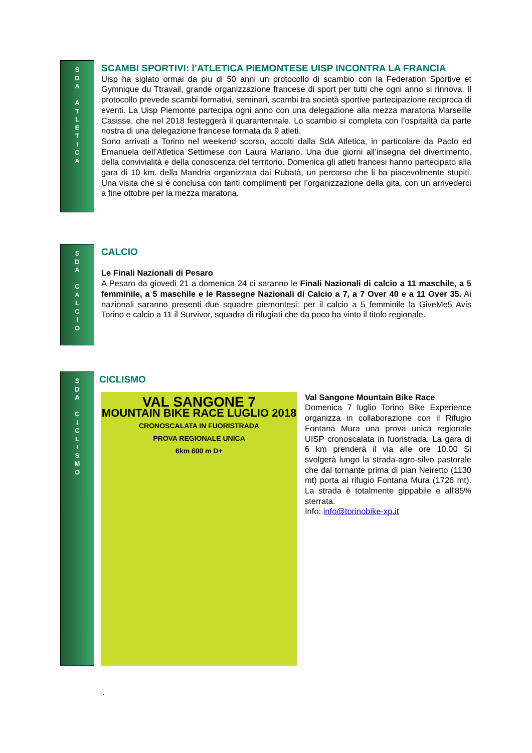S
D
A
A
T
L
E
T
I
C
A
SCAMBI SPORTIVI: l’ATLETICA PIEMONTESE UISP INCONTRA LA FRANCIA
Uisp ha siglato ormai da piu di 50 anni un protocollo di scambio con la Federation Sportive et Gymnique du Ttravail, grande organizzazione francese di sport per tutti che ogni anno si rinnova. Il protocollo prevede scambi formativi, seminari, scambi tra società sportive partecipazione reciproca di eventi. La Uisp Piemonte partecipa ogni anno con una delegazione alla mezza maratona Marseille Casisse, che nel 2018 festeggerà il quarantennale. Lo scambio si completa con l’ospitalità da parte nostra di una delegazione francese formata da 9 atleti.
Sono arrivati a Torino nel weekend scorso, accolti dalla SdA Atletica, in particolare da Paolo ed Emanuela dell’Atletica Settimese con Laura Mariano. Una due giorni all’insegna del divertimento, della convivialità e della conoscenza del territorio. Domenica gli atleti francesi hanno partecipato alla gara di 10 km. della Mandria organizzata dai Rubatà, un percorso che li ha piacevolmente stupiti. Una visita che si è conclusa con tanti complimenti per l’organizzazione della gita, con un arrivederci a fine ottobre per la mezza maratona.
S
D
A
C
A
L
C
I
O
CALCIO
Le Finali Nazionali di Pesaro
A Pesaro da giovedì 21 a domenica 24 ci saranno le Finali Nazionali di calcio a 11 maschile, a 5 femminile, a 5 maschile e le Rassegne Nazionali di Calcio a 7, a 7 Over 40 e a 11 Over 35. Ai nazionali saranno presenti due squadre piemontesi: per il calcio a 5 femminile la GiveMe5 Avis Torino e calcio a 11 il Survivor, squadra di rifugiati che da poco ha vinto il titolo regionale.
S
D
A
C
I
C
L
I
S
M
O
CICLISMO
VAL SANGONE 7
MOUNTAIN BIKE RACE LUGLIO 2018
CRONOSCALATA IN FUORISTRADA
PROVA REGIONALE UNICA
6km 600 m D+
Val Sangone Mountain Bike Race
Domenica 7 luglio Torino Bike Experience organizza in collaborazione con il Rifugio Fontana Mura una prova unica regionale UISP cronoscalata in fuoristrada. La gara di 6 km prenderà il via alle ore 10.00 Si svolgerà lungo la strada-agro-silvo pastorale che dal tornante prima di pian Neiretto (1130 mt) porta al rifugio Fontana Mura (1726 mt). La strada è totalmente gippabile e all'85% sterrata.
Info: info@torinobike-xp.it
.